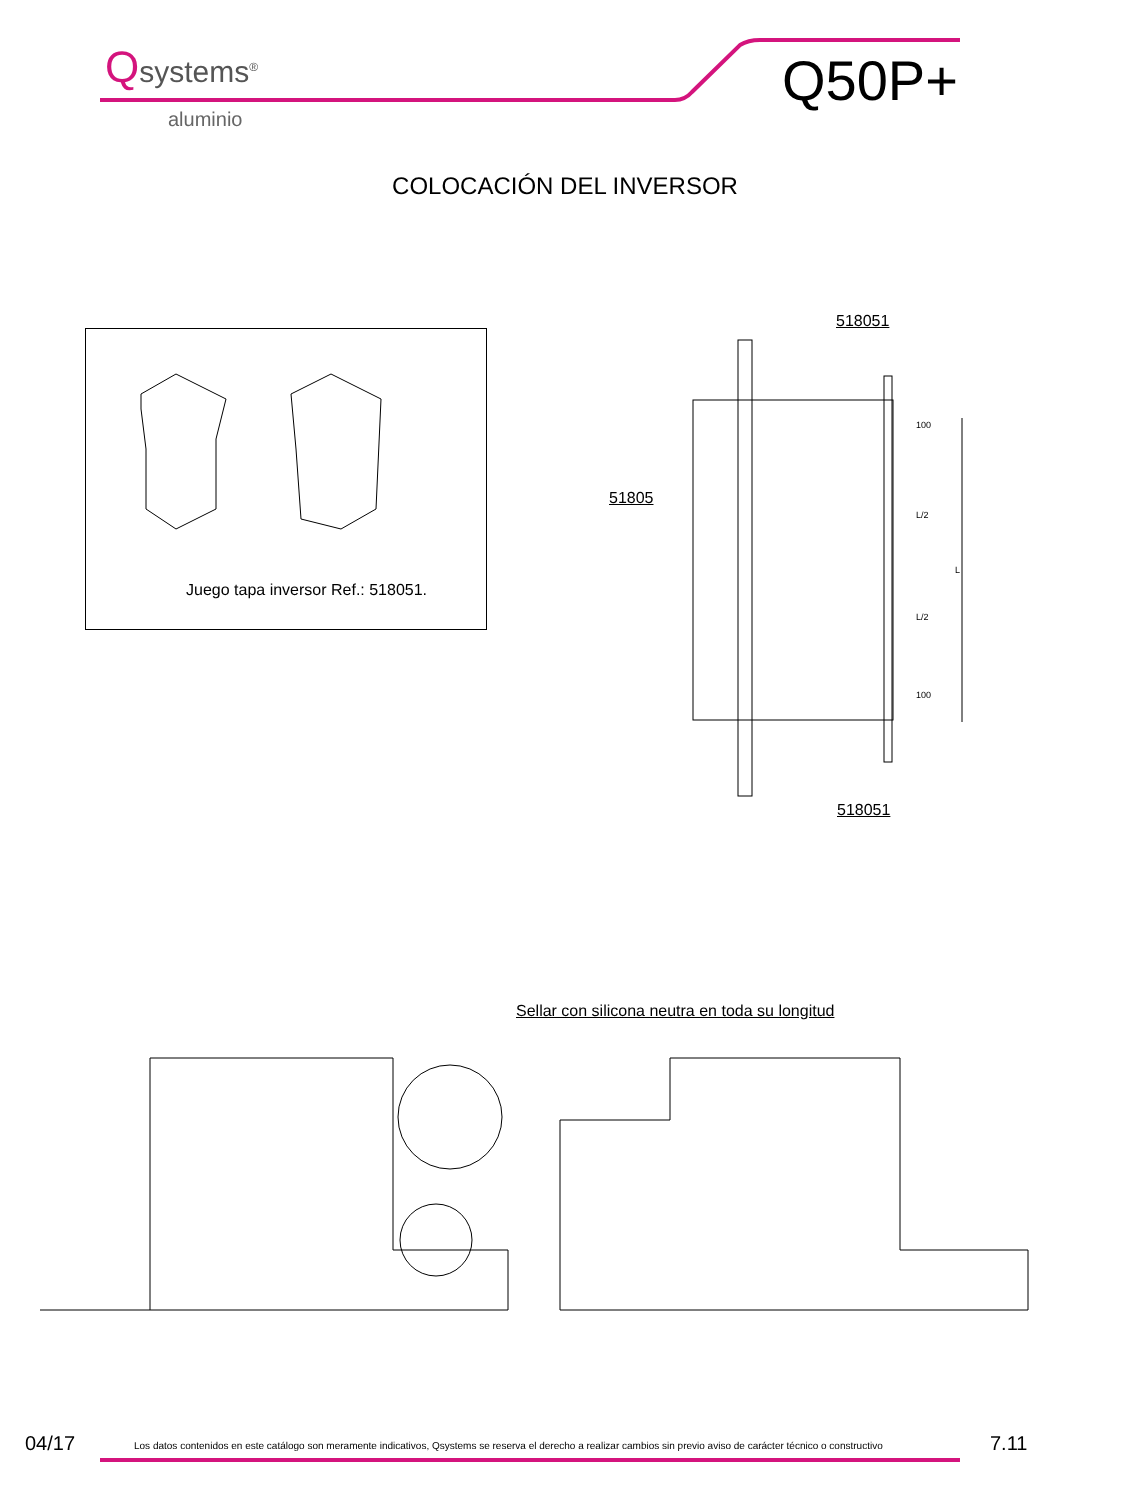Qsystems<sup>®</sup>
aluminio
Q50P+
COLOCACIÓN DEL INVERSOR
Juego tapa inversor Ref.: 518051.
518051
51805
518051
100
L/2
L
L/2
100
Sellar con silicona neutra en toda su longitud
04/17 Los datos contenidos en este catálogo son meramente indicativos, Qsystems se reserva el derecho a realizar cambios sin previo aviso de carácter técnico o constructivo 7.11